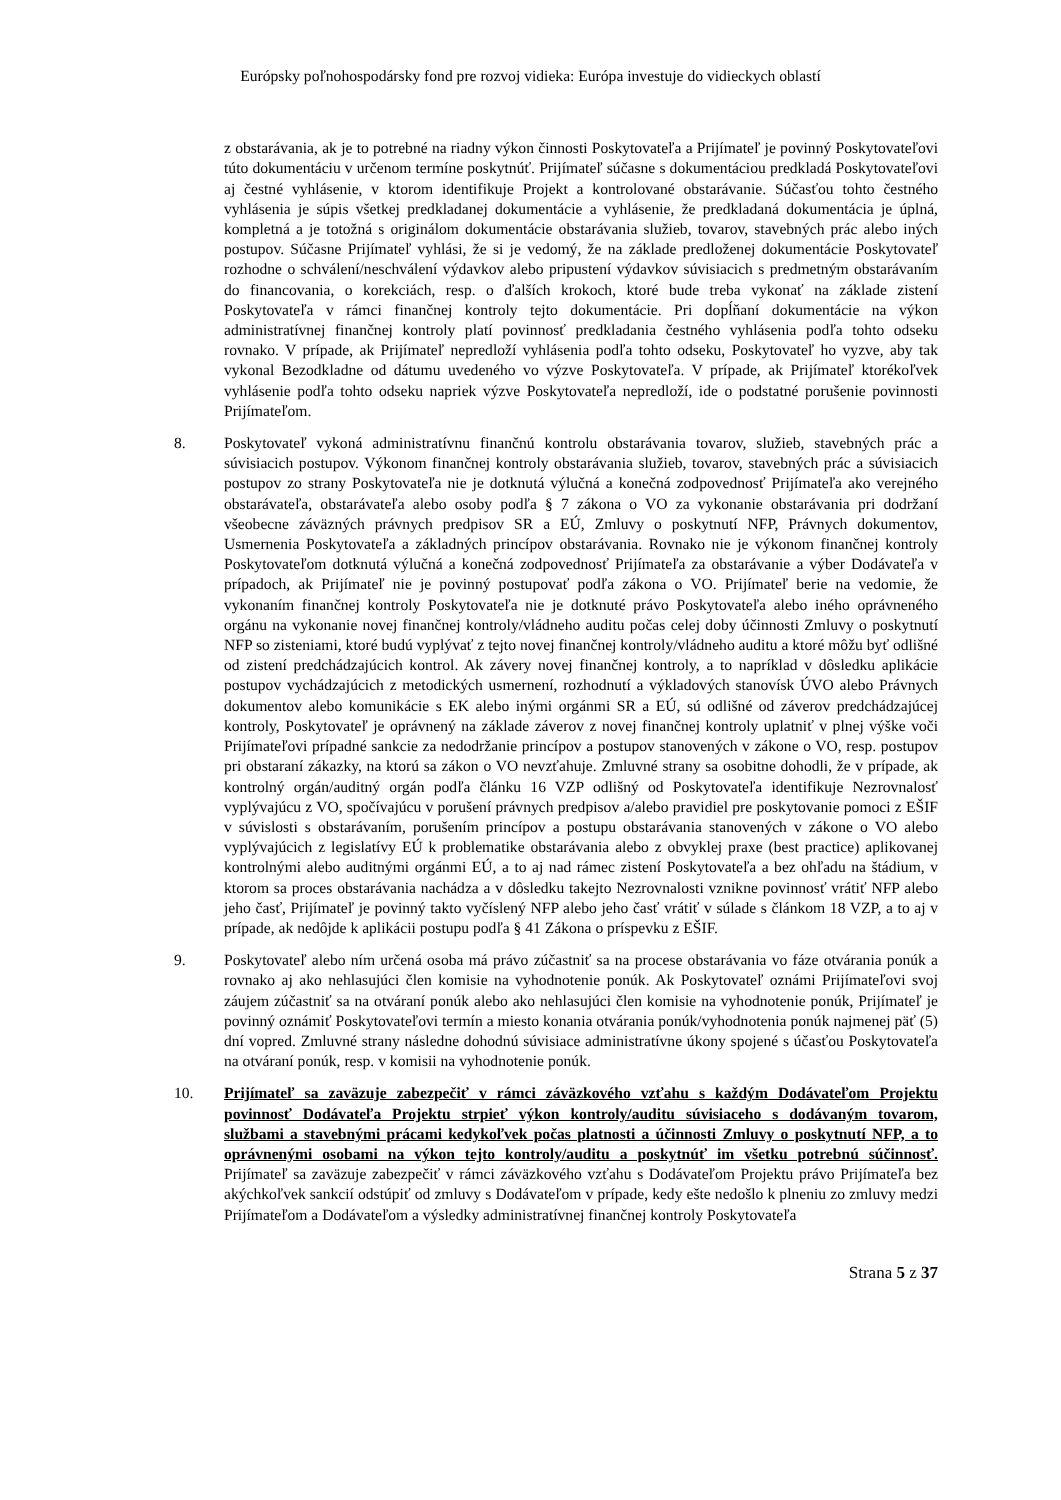Európsky poľnohospodársky fond pre rozvoj vidieka: Európa investuje do vidieckych oblastí
z obstarávania, ak je to potrebné na riadny výkon činnosti Poskytovateľa a Prijímateľ je povinný Poskytovateľovi túto dokumentáciu v určenom termíne poskytnúť. Prijímateľ súčasne s dokumentáciou predkladá Poskytovateľovi aj čestné vyhlásenie, v ktorom identifikuje Projekt a kontrolované obstarávanie. Súčasťou tohto čestného vyhlásenia je súpis všetkej predkladanej dokumentácie a vyhlásenie, že predkladaná dokumentácia je úplná, kompletná a je totožná s originálom dokumentácie obstarávania služieb, tovarov, stavebných prác alebo iných postupov. Súčasne Prijímateľ vyhlási, že si je vedomý, že na základe predloženej dokumentácie Poskytovateľ rozhodne o schválení/neschválení výdavkov alebo pripustení výdavkov súvisiacich s predmetným obstarávaním do financovania, o korekciách, resp. o ďalších krokoch, ktoré bude treba vykonať na základe zistení Poskytovateľa v rámci finančnej kontroly tejto dokumentácie. Pri dopĺňaní dokumentácie na výkon administratívnej finančnej kontroly platí povinnosť predkladania čestného vyhlásenia podľa tohto odseku rovnako. V prípade, ak Prijímateľ nepredloží vyhlásenia podľa tohto odseku, Poskytovateľ ho vyzve, aby tak vykonal Bezodkladne od dátumu uvedeného vo výzve Poskytovateľa. V prípade, ak Prijímateľ ktorékoľvek vyhlásenie podľa tohto odseku napriek výzve Poskytovateľa nepredloží, ide o podstatné porušenie povinnosti Prijímateľom.
8. Poskytovateľ vykoná administratívnu finančnú kontrolu obstarávania tovarov, služieb, stavebných prác a súvisiacich postupov. Výkonom finančnej kontroly obstarávania služieb, tovarov, stavebných prác a súvisiacich postupov zo strany Poskytovateľa nie je dotknutá výlučná a konečná zodpovednosť Prijímateľa ako verejného obstarávateľa, obstarávateľa alebo osoby podľa § 7 zákona o VO za vykonanie obstarávania pri dodržaní všeobecne záväzných právnych predpisov SR a EÚ, Zmluvy o poskytnutí NFP, Právnych dokumentov, Usmernenia Poskytovateľa a základných princípov obstarávania. Rovnako nie je výkonom finančnej kontroly Poskytovateľom dotknutá výlučná a konečná zodpovednosť Prijímateľa za obstarávanie a výber Dodávateľa v prípadoch, ak Prijímateľ nie je povinný postupovať podľa zákona o VO. Prijímateľ berie na vedomie, že vykonaním finančnej kontroly Poskytovateľa nie je dotknuté právo Poskytovateľa alebo iného oprávneného orgánu na vykonanie novej finančnej kontroly/vládneho auditu počas celej doby účinnosti Zmluvy o poskytnutí NFP so zisteniami, ktoré budú vyplývať z tejto novej finančnej kontroly/vládneho auditu a ktoré môžu byť odlišné od zistení predchádzajúcich kontrol. Ak závery novej finančnej kontroly, a to napríklad v dôsledku aplikácie postupov vychádzajúcich z metodických usmernení, rozhodnutí a výkladových stanovísk ÚVO alebo Právnych dokumentov alebo komunikácie s EK alebo inými orgánmi SR a EÚ, sú odlišné od záverov predchádzajúcej kontroly, Poskytovateľ je oprávnený na základe záverov z novej finančnej kontroly uplatniť v plnej výške voči Prijímateľovi prípadné sankcie za nedodržanie princípov a postupov stanovených v zákone o VO, resp. postupov pri obstaraní zákazky, na ktorú sa zákon o VO nevzťahuje. Zmluvné strany sa osobitne dohodli, že v prípade, ak kontrolný orgán/auditný orgán podľa článku 16 VZP odlišný od Poskytovateľa identifikuje Nezrovnalosť vyplývajúcu z VO, spočívajúcu v porušení právnych predpisov a/alebo pravidiel pre poskytovanie pomoci z EŠIF v súvislosti s obstarávaním, porušením princípov a postupu obstarávania stanovených v zákone o VO alebo vyplývajúcich z legislatívy EÚ k problematike obstarávania alebo z obvyklej praxe (best practice) aplikovanej kontrolnými alebo auditnými orgánmi EÚ, a to aj nad rámec zistení Poskytovateľa a bez ohľadu na štádium, v ktorom sa proces obstarávania nachádza a v dôsledku takejto Nezrovnalosti vznikne povinnosť vrátiť NFP alebo jeho časť, Prijímateľ je povinný takto vyčíslený NFP alebo jeho časť vrátiť v súlade s článkom 18 VZP, a to aj v prípade, ak nedôjde k aplikácii postupu podľa § 41 Zákona o príspevku z EŠIF.
9. Poskytovateľ alebo ním určená osoba má právo zúčastniť sa na procese obstarávania vo fáze otvárania ponúk a rovnako aj ako nehlasujúci člen komisie na vyhodnotenie ponúk. Ak Poskytovateľ oznámi Prijímateľovi svoj záujem zúčastniť sa na otváraní ponúk alebo ako nehlasujúci člen komisie na vyhodnotenie ponúk, Prijímateľ je povinný oznámiť Poskytovateľovi termín a miesto konania otvárania ponúk/vyhodnotenia ponúk najmenej päť (5) dní vopred. Zmluvné strany následne dohodnú súvisiace administratívne úkony spojené s účasťou Poskytovateľa na otváraní ponúk, resp. v komisii na vyhodnotenie ponúk.
10. Prijímateľ sa zaväzuje zabezpečiť v rámci záväzkového vzťahu s každým Dodávateľom Projektu povinnosť Dodávateľa Projektu strpieť výkon kontroly/auditu súvisiaceho s dodávaným tovarom, službami a stavebnými prácami kedykoľvek počas platnosti a účinnosti Zmluvy o poskytnutí NFP, a to oprávnenými osobami na výkon tejto kontroly/auditu a poskytnúť im všetku potrebnú súčinnosť. Prijímateľ sa zaväzuje zabezpečiť v rámci záväzkového vzťahu s Dodávateľom Projektu právo Prijímateľa bez akýchkoľvek sankcií odstúpiť od zmluvy s Dodávateľom v prípade, kedy ešte nedošlo k plneniu zo zmluvy medzi Prijímateľom a Dodávateľom a výsledky administratívnej finančnej kontroly Poskytovateľa
Strana 5 z 37